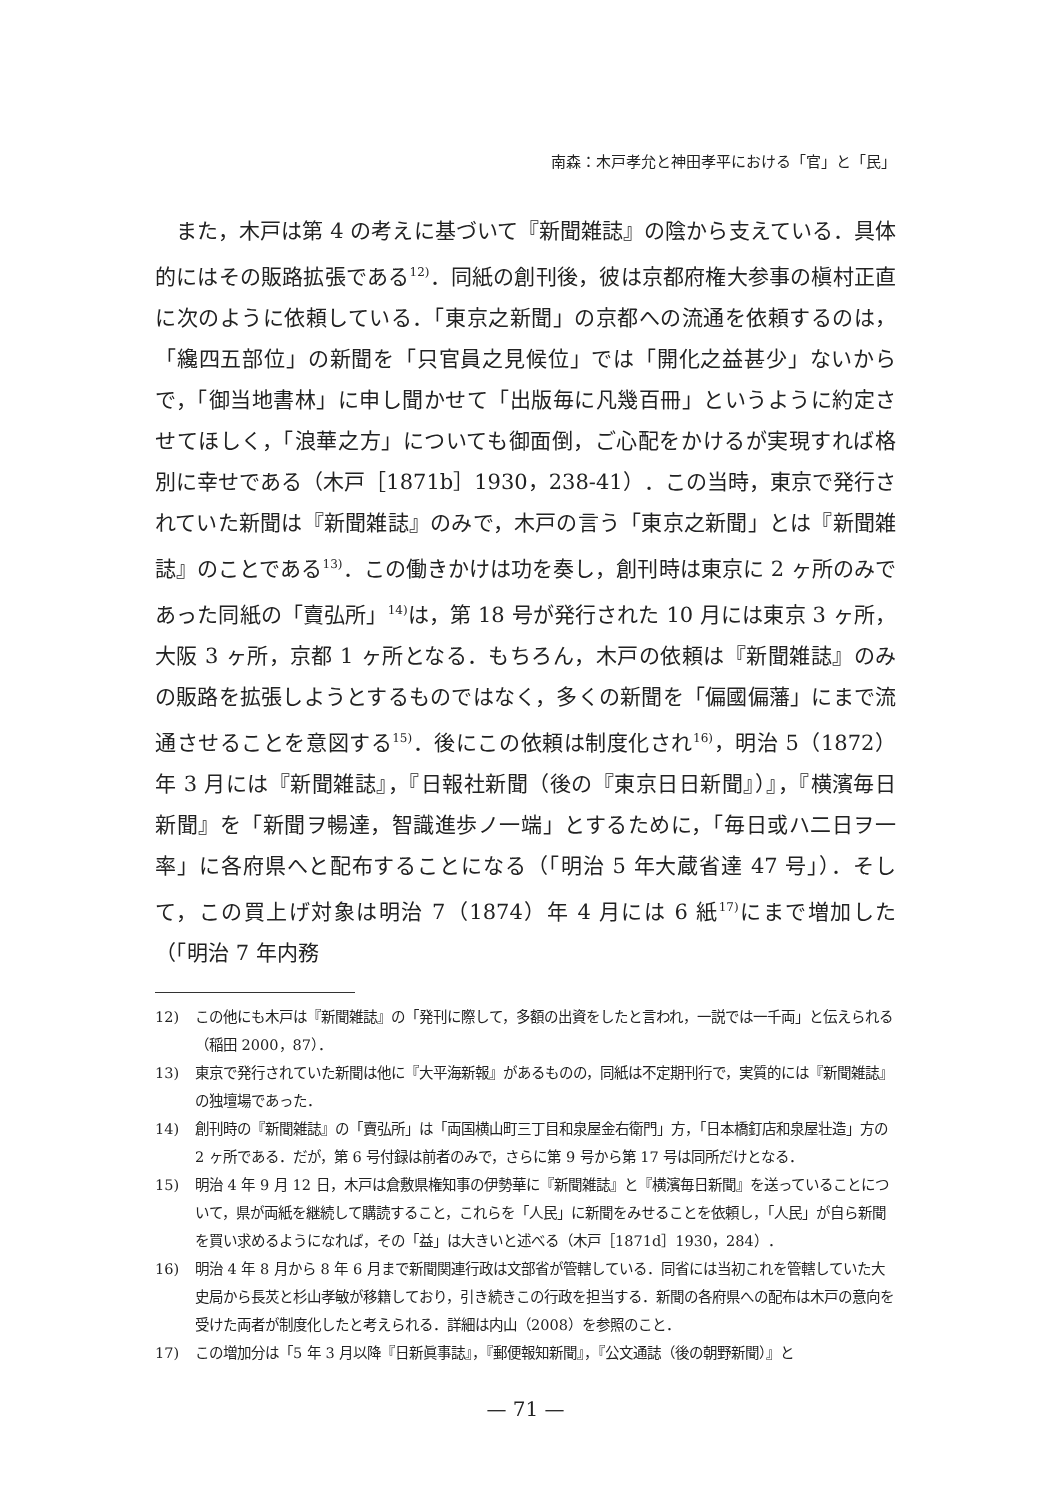南森：木戸孝允と神田孝平における「官」と「民」
また，木戸は第 4 の考えに基づいて『新聞雑誌』の陰から支えている．具体的にはその販路拡張である<sup>12)</sup>．同紙の創刊後，彼は京都府権大参事の槇村正直に次のように依頼している．「東京之新聞」の京都への流通を依頼するのは，「纔四五部位」の新聞を「只官員之見候位」では「開化之益甚少」ないからで，「御当地書林」に申し聞かせて「出版毎に凡幾百冊」というように約定させてほしく，「浪華之方」についても御面倒，ご心配をかけるが実現すれば格別に幸せである（木戸［1871b］1930，238-41）．この当時，東京で発行されていた新聞は『新聞雑誌』のみで，木戸の言う「東京之新聞」とは『新聞雑誌』のことである<sup>13)</sup>．この働きかけは功を奏し，創刊時は東京に 2 ヶ所のみであった同紙の「賣弘所」<sup>14)</sup>は，第 18 号が発行された 10 月には東京 3 ヶ所，大阪 3 ヶ所，京都 1 ヶ所となる．もちろん，木戸の依頼は『新聞雑誌』のみの販路を拡張しようとするものではなく，多くの新聞を「偏國偏藩」にまで流通させることを意図する<sup>15)</sup>．後にこの依頼は制度化され<sup>16)</sup>，明治 5（1872）年 3 月には『新聞雑誌』，『日報社新聞（後の『東京日日新聞』）』，『横濱毎日新聞』を「新聞ヲ暢達，智識進歩ノ一端」とするために，「毎日或ハ二日ヲ一率」に各府県へと配布することになる（「明治 5 年大蔵省達 47 号」）．そして，この買上げ対象は明治 7（1874）年 4 月には 6 紙<sup>17)</sup>にまで増加した（「明治 7 年内務
12) この他にも木戸は『新聞雑誌』の「発刊に際して，多額の出資をしたと言われ，一説では一千両」と伝えられる（稲田 2000，87）．
13) 東京で発行されていた新聞は他に『大平海新報』があるものの，同紙は不定期刊行で，実質的には『新聞雑誌』の独壇場であった．
14) 創刊時の『新聞雑誌』の「賣弘所」は「両国横山町三丁目和泉屋金右衛門」方，「日本橋釘店和泉屋壮造」方の 2 ヶ所である．だが，第 6 号付録は前者のみで，さらに第 9 号から第 17 号は同所だけとなる．
15) 明治 4 年 9 月 12 日，木戸は倉敷県権知事の伊勢華に『新聞雑誌』と『横濱毎日新聞』を送っていることについて，県が両紙を継続して購読すること，これらを「人民」に新聞をみせることを依頼し，「人民」が自ら新聞を買い求めるようになれば，その「益」は大きいと述べる（木戸［1871d］1930，284）．
16) 明治 4 年 8 月から 8 年 6 月まで新聞関連行政は文部省が管轄している．同省には当初これを管轄していた大史局から長炗と杉山孝敏が移籍しており，引き続きこの行政を担当する．新聞の各府県への配布は木戸の意向を受けた両者が制度化したと考えられる．詳細は内山（2008）を参照のこと．
17) この増加分は「5 年 3 月以降『日新眞事誌』，『郵便報知新聞』，『公文通誌（後の朝野新聞）』と
— 71 —